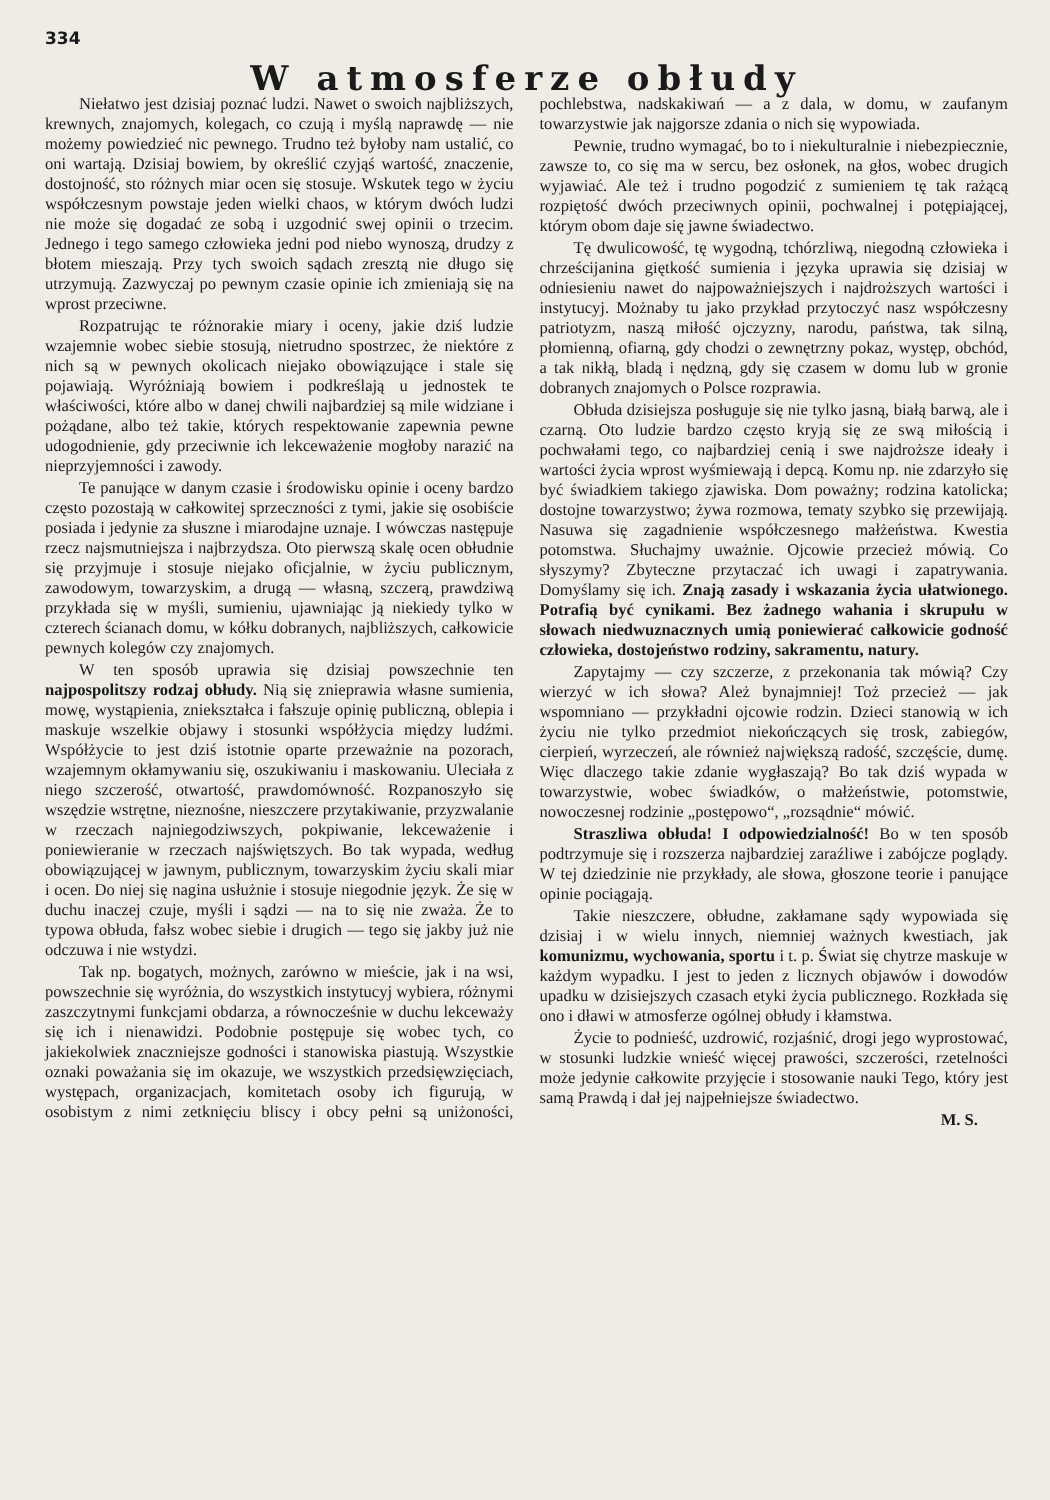334
W atmosferze obłudy
Niełatwo jest dzisiaj poznać ludzi. Nawet o swoich najbliższych, krewnych, znajomych, kolegach, co czują i myślą naprawdę — nie możemy powiedzieć nic pewnego. Trudno też byłoby nam ustalić, co oni wartają. Dzisiaj bowiem, by określić czyjąś wartość, znaczenie, dostojność, sto różnych miar ocen się stosuje. Wskutek tego w życiu współczesnym powstaje jeden wielki chaos, w którym dwóch ludzi nie może się dogadać ze sobą i uzgodnić swej opinii o trzecim. Jednego i tego samego człowieka jedni pod niebo wynoszą, drudzy z błotem mieszają. Przy tych swoich sądach zresztą nie długo się utrzymują. Zazwyczaj po pewnym czasie opinie ich zmieniają się na wprost przeciwne.
Rozpatrując te różnorakie miary i oceny, jakie dziś ludzie wzajemnie wobec siebie stosują, nietrudno spostrzec, że niektóre z nich są w pewnych okolicach niejako obowiązujące i stale się pojawiają. Wyróżniają bowiem i podkreślają u jednostek te właściwości, które albo w danej chwili najbardziej są mile widziane i pożądane, albo też takie, których respektowanie zapewnia pewne udogodnienie, gdy przeciwnie ich lekceważenie mogłoby narazić na nieprzyjemności i zawody.
Te panujące w danym czasie i środowisku opinie i oceny bardzo często pozostają w całkowitej sprzeczności z tymi, jakie się osobiście posiada i jedynie za słuszne i miarodajne uznaje. I wówczas następuje rzecz najsmutniejsza i najbrzydsza. Oto pierwszą skalę ocen obłudnie się przyjmuje i stosuje niejako oficjalnie, w życiu publicznym, zawodowym, towarzyskim, a drugą — własną, szczerą, prawdziwą przykłada się w myśli, sumieniu, ujawniając ją niekiedy tylko w czterech ścianach domu, w kółku dobranych, najbliższych, całkowicie pewnych kolegów czy znajomych.
W ten sposób uprawia się dzisiaj powszechnie ten najpospolitszy rodzaj obłudy. Nią się zniepra­wia własne sumienia, mowę, wystąpienia, zniekształca i fałszuje opinię publiczną, oblepia i maskuje wszelkie objawy i stosunki współżycia między ludźmi. Współżycie to jest dziś istotnie oparte przeważnie na pozorach, wzajemnym okłamywaniu się, oszukiwaniu i maskowaniu. Uleciała z niego szczerość, otwartość, prawdomówność. Rozpanoszyło się wszędzie wstrętne, nieznośne, nieszczere przytakiwanie, przyzwalanie w rzeczach najniegodziwszych, pokpiwanie, lekceważenie i poniewieranie w rzeczach najświętszych. Bo tak wypada, według obowiązującej w jawnym, publicznym, towarzyskim życiu skali miar i ocen. Do niej się nagina usłużnie i stosuje niegodnie język. Że się w duchu inaczej czuje, myśli i sądzi — na to się nie zważa. Że to typowa obłuda, fałsz wobec siebie i drugich — tego się jakby już nie odczuwa i nie wstydzi.
Tak np. bogatych, możnych, zarówno w mieście, jak i na wsi, powszechnie się wyróżnia, do wszystkich instytucyj wybiera, różnymi zaszczytnymi funkcjami obdarza, a równocześnie w duchu lekceważy się ich i nienawidzi. Podobnie postępuje się wobec tych, co jakiekolwiek znaczniejsze godności i stanowiska piastują. Wszystkie oznaki poważania się im okazuje, we wszystkich przedsięwzięciach, występach, organizacjach, komitetach osoby ich figurują, w osobistym z nimi zetknięciu bliscy i obcy pełni są uniżoności, pochlebstwa, nadskakiwań — a z dala, w domu, w zaufanym towarzystwie jak najgorsze zdania o nich się wypowiada.
Pewnie, trudno wymagać, bo to i niekulturalnie i niebezpiecznie, zawsze to, co się ma w sercu, bez osłonek, na głos, wobec drugich wyjawiać. Ale też i trudno pogodzić z sumieniem tę tak rażącą rozpiętość dwóch przeciwnych opinii, pochwalnej i potępiającej, którym obom daje się jawne świadectwo.
Tę dwulicowość, tę wygodną, tchórzliwą, niegodną człowieka i chrześcijanina giętkość sumienia i języka uprawia się dzisiaj w odniesieniu nawet do najpoważniejszych i najdroższych wartości i instytucyj. Możnaby tu jako przykład przytoczyć nasz współczesny patriotyzm, naszą miłość ojczyzny, narodu, państwa, tak silną, płomienną, ofiarną, gdy chodzi o zewnętrzny pokaz, występ, obchód, a tak nikłą, bladą i nędzną, gdy się czasem w domu lub w gronie dobranych znajomych o Polsce rozprawia.
Obłuda dzisiejsza posługuje się nie tylko jasną, białą barwą, ale i czarną. Oto ludzie bardzo często kryją się ze swą miłością i pochwałami tego, co najbardziej cenią i swe najdroższe ideały i wartości życia wprost wyśmiewają i depcą. Komu np. nie zdarzyło się być świadkiem takiego zjawiska. Dom poważny; rodzina katolicka; dostojne towarzystwo; żywa rozmowa, tematy szybko się przewijają. Nasuwa się zagadnienie współczesnego małżeństwa. Kwestia potomstwa. Słuchajmy uważnie. Ojcowie przecież mówią. Co słyszymy? Zbyteczne przytaczać ich uwagi i zapatrywania. Domyślamy się ich. Znają zasady i wskazania życia ułatwionego. Potrafią być cynikami. Bez żadnego wahania i skrupułu w słowach niedwuznacznych umią poniewierać całkowicie godność człowieka, dostojeństwo rodziny, sakramentu, natury.
Zapytajmy — czy szczerze, z przekonania tak mówią? Czy wierzyć w ich słowa? Ależ bynajmniej! Toż przecież — jak wspomniano — przykładni ojcowie rodzin. Dzieci stanowią w ich życiu nie tylko przedmiot niekończących się trosk, zabiegów, cierpień, wyrzeczeń, ale również największą radość, szczęście, dumę. Więc dlaczego takie zdanie wygłaszają? Bo tak dziś wypada w towarzystwie, wobec świadków, o małżeństwie, potomstwie, nowoczesnej rodzinie „postępowo“, „rozsądnie“ mówić.
Straszliwa obłuda! I odpowiedzialność! Bo w ten sposób podtrzymuje się i rozszerza najbardziej zaraźliwe i zabójcze poglądy. W tej dziedzinie nie przykłady, ale słowa, głoszone teorie i panujące opinie pociągają.
Takie nieszczere, obłudne, zakłamane sądy wypowiada się dzisiaj i w wielu innych, niemniej ważnych kwestiach, jak komunizmu, wychowania, sportu i t. p. Świat się chytrze maskuje w każdym wypadku. I jest to jeden z licznych objawów i dowodów upadku w dzisiejszych czasach etyki życia publicznego. Rozkłada się ono i dławi w atmosferze ogólnej obłudy i kłamstwa.
Życie to podnieść, uzdrowić, rozjaśnić, drogi jego wyprostować, w stosunki ludzkie wnieść więcej prawości, szczerości, rzetelności może jedynie całkowite przyjęcie i stosowanie nauki Tego, który jest samą Prawdą i dał jej najpełniejsze świadectwo.
M. S.